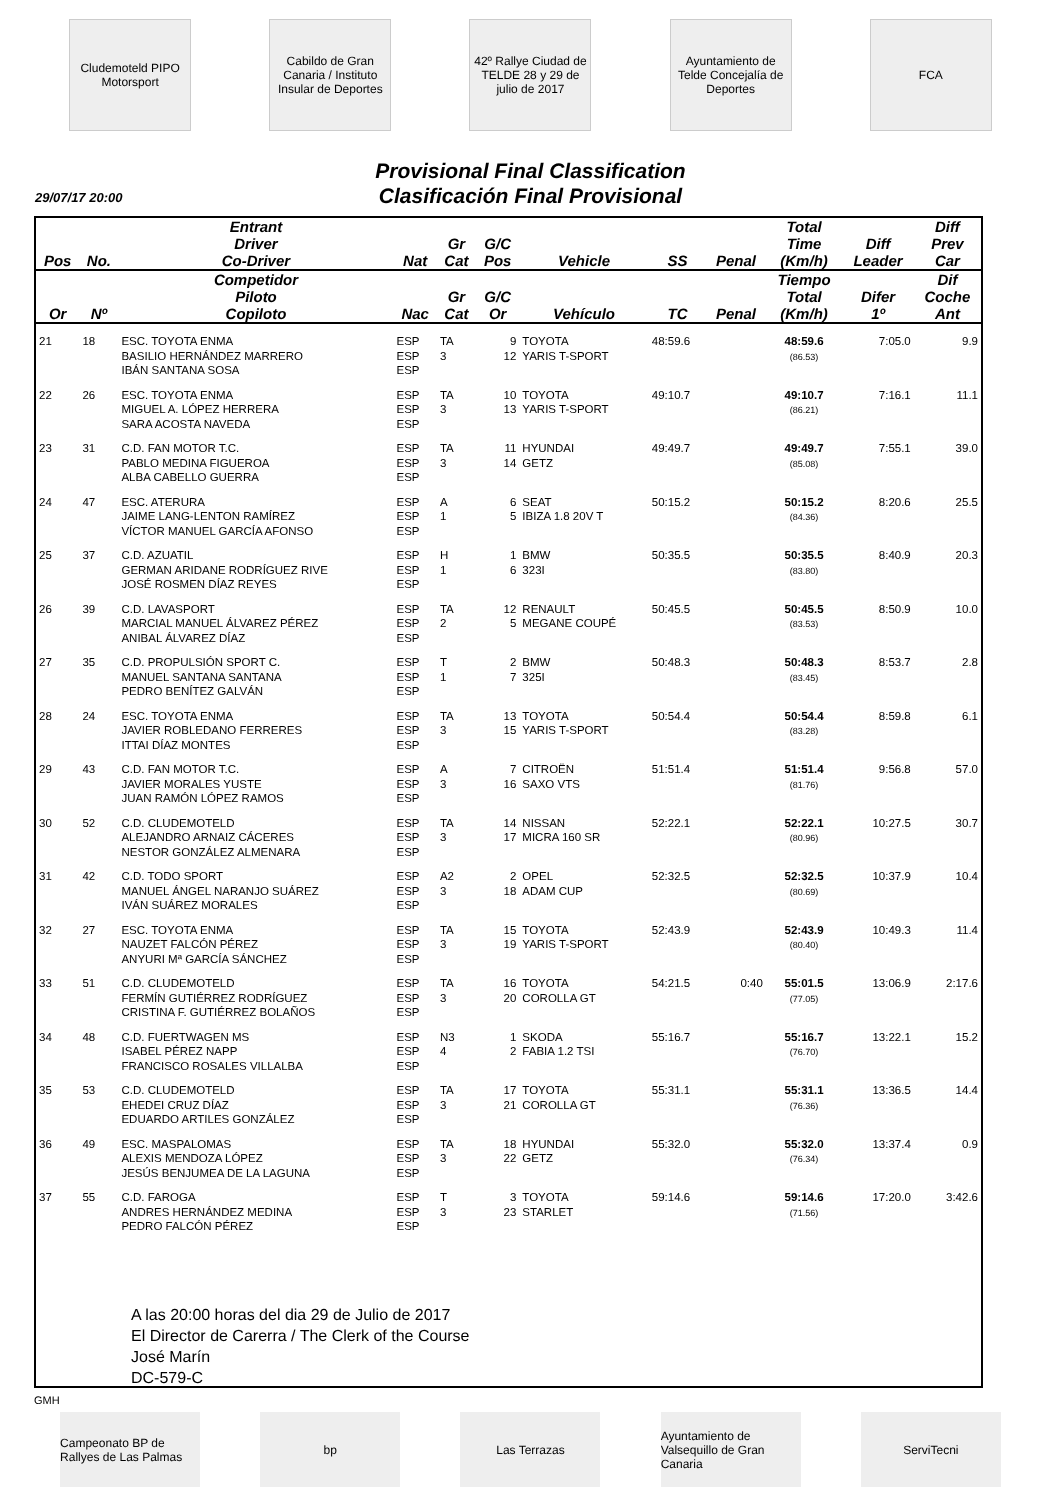Cludemoteld PIPO Motorsport
Cabildo de Gran Canaria / Instituto Insular de Deportes
42º Rallye Ciudad de TELDE 28 y 29 de julio de 2017
Ayuntamiento de Telde Concejalía de Deportes
FCA
Provisional Final Classification
Clasificación Final Provisional
29/07/17 20:00
| Pos | No. | Entrant Driver Co-Driver | Nat | Gr Cat | G/C Pos | Vehicle | SS | Penal | Total Time (Km/h) | Diff Leader | Diff Prev Car |
| --- | --- | --- | --- | --- | --- | --- | --- | --- | --- | --- | --- |
| Or | Nº | Competidor Piloto Copiloto | Nac | Gr Cat | G/C Or | Vehículo | TC | Penal | Tiempo Total (Km/h) | Difer 1º | Dif Coche Ant |
| 21 | 18 | ESC. TOYOTA ENMA BASILIO HERNÁNDEZ MARRERO IBÁN SANTANA SOSA | ESP ESP ESP | TA 3 | 9 12 | TOYOTA YARIS T-SPORT | 48:59.6 | | 48:59.6 (86.53) | 7:05.0 | 9.9 |
| 22 | 26 | ESC. TOYOTA ENMA MIGUEL A. LÓPEZ HERRERA SARA ACOSTA NAVEDA | ESP ESP ESP | TA 3 | 10 13 | TOYOTA YARIS T-SPORT | 49:10.7 | | 49:10.7 (86.21) | 7:16.1 | 11.1 |
| 23 | 31 | C.D. FAN MOTOR T.C. PABLO MEDINA FIGUEROA ALBA CABELLO GUERRA | ESP ESP ESP | TA 3 | 11 14 | HYUNDAI GETZ | 49:49.7 | | 49:49.7 (85.08) | 7:55.1 | 39.0 |
| 24 | 47 | ESC. ATERURA JAIME LANG-LENTON RAMÍREZ VÍCTOR MANUEL GARCÍA AFONSO | ESP ESP ESP | A 1 | 6 5 | SEAT IBIZA 1.8 20V T | 50:15.2 | | 50:15.2 (84.36) | 8:20.6 | 25.5 |
| 25 | 37 | C.D. AZUATIL GERMAN ARIDANE RODRÍGUEZ RIVE JOSÉ ROSMEN DÍAZ REYES | ESP ESP ESP | H 1 | 1 6 | BMW 323I | 50:35.5 | | 50:35.5 (83.80) | 8:40.9 | 20.3 |
| 26 | 39 | C.D. LAVASPORT MARCIAL MANUEL ÁLVAREZ PÉREZ ANIBAL ÁLVAREZ DÍAZ | ESP ESP ESP | TA 2 | 12 5 | RENAULT MEGANE COUPÉ | 50:45.5 | | 50:45.5 (83.53) | 8:50.9 | 10.0 |
| 27 | 35 | C.D. PROPULSIÓN SPORT C. MANUEL SANTANA SANTANA PEDRO BENÍTEZ GALVÁN | ESP ESP ESP | T 1 | 2 7 | BMW 325I | 50:48.3 | | 50:48.3 (83.45) | 8:53.7 | 2.8 |
| 28 | 24 | ESC. TOYOTA ENMA JAVIER ROBLEDANO FERRERES ITTAI DÍAZ MONTES | ESP ESP ESP | TA 3 | 13 15 | TOYOTA YARIS T-SPORT | 50:54.4 | | 50:54.4 (83.28) | 8:59.8 | 6.1 |
| 29 | 43 | C.D. FAN MOTOR T.C. JAVIER MORALES YUSTE JUAN RAMÓN LÓPEZ RAMOS | ESP ESP ESP | A 3 | 7 16 | CITROËN SAXO VTS | 51:51.4 | | 51:51.4 (81.76) | 9:56.8 | 57.0 |
| 30 | 52 | C.D. CLUDEMOTELD ALEJANDRO ARNAIZ CÁCERES NESTOR GONZÁLEZ ALMENARA | ESP ESP ESP | TA 3 | 14 17 | NISSAN MICRA 160 SR | 52:22.1 | | 52:22.1 (80.96) | 10:27.5 | 30.7 |
| 31 | 42 | C.D. TODO SPORT MANUEL ÁNGEL NARANJO SUÁREZ IVÁN SUÁREZ MORALES | ESP ESP ESP | A2 3 | 2 18 | OPEL ADAM CUP | 52:32.5 | | 52:32.5 (80.69) | 10:37.9 | 10.4 |
| 32 | 27 | ESC. TOYOTA ENMA NAUZET FALCÓN PÉREZ ANYURI Mª GARCÍA SÁNCHEZ | ESP ESP ESP | TA 3 | 15 19 | TOYOTA YARIS T-SPORT | 52:43.9 | | 52:43.9 (80.40) | 10:49.3 | 11.4 |
| 33 | 51 | C.D. CLUDEMOTELD FERMÍN GUTIÉRREZ RODRÍGUEZ CRISTINA F. GUTIÉRREZ BOLAÑOS | ESP ESP ESP | TA 3 | 16 20 | TOYOTA COROLLA GT | 54:21.5 | 0:40 | 55:01.5 (77.05) | 13:06.9 | 2:17.6 |
| 34 | 48 | C.D. FUERTWAGEN MS ISABEL PÉREZ NAPP FRANCISCO ROSALES VILLALBA | ESP ESP ESP | N3 4 | 1 2 | SKODA FABIA 1.2 TSI | 55:16.7 | | 55:16.7 (76.70) | 13:22.1 | 15.2 |
| 35 | 53 | C.D. CLUDEMOTELD EHEDEI CRUZ DÍAZ EDUARDO ARTILES GONZÁLEZ | ESP ESP ESP | TA 3 | 17 21 | TOYOTA COROLLA GT | 55:31.1 | | 55:31.1 (76.36) | 13:36.5 | 14.4 |
| 36 | 49 | ESC. MASPALOMAS ALEXIS MENDOZA LÓPEZ JESÚS BENJUMEA DE LA LAGUNA | ESP ESP ESP | TA 3 | 18 22 | HYUNDAI GETZ | 55:32.0 | | 55:32.0 (76.34) | 13:37.4 | 0.9 |
| 37 | 55 | C.D. FAROGA ANDRES HERNÁNDEZ MEDINA PEDRO FALCÓN PÉREZ | ESP ESP ESP | T 3 | 3 23 | TOYOTA STARLET | 59:14.6 | | 59:14.6 (71.56) | 17:20.0 | 3:42.6 |
A las 20:00 horas del dia 29 de Julio de 2017
El Director de Carerra / The Clerk of the Course
José Marín
DC-579-C
GMH
Campeonato BP de Rallyes de Las Palmas
bp Las Terrazas Ayuntamiento de Valsequillo de Gran Canaria
ServiTecni